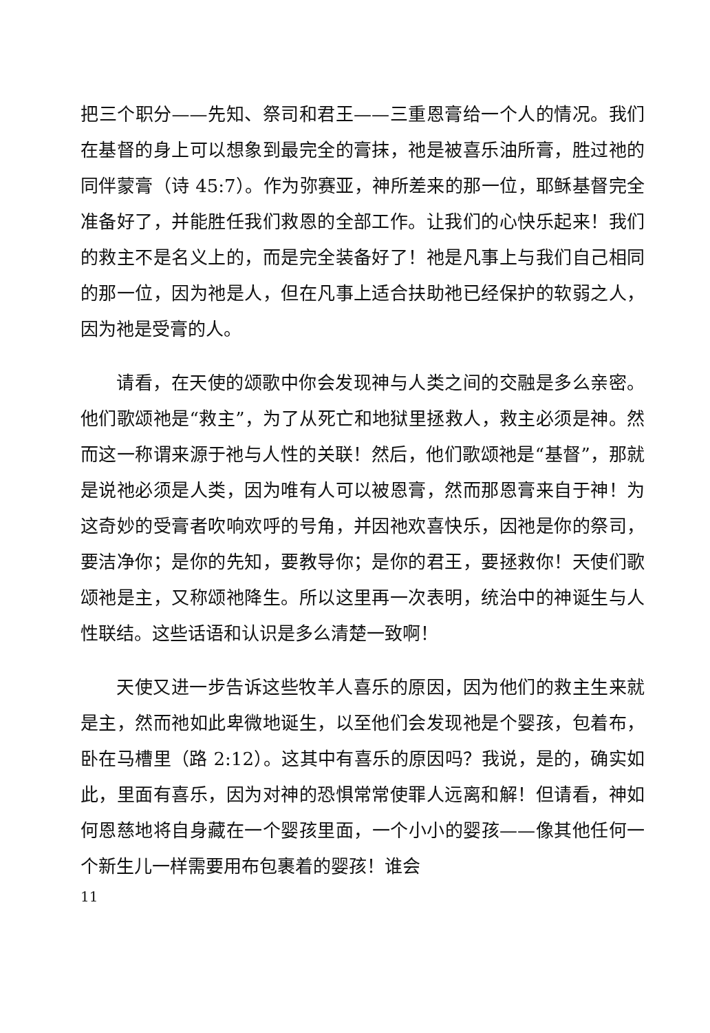把三个职分——先知、祭司和君王——三重恩膏给一个人的情况。我们在基督的身上可以想象到最完全的膏抹，祂是被喜乐油所膏，胜过祂的同伴蒙膏（诗 45:7）。作为弥赛亚，神所差来的那一位，耶稣基督完全准备好了，并能胜任我们救恩的全部工作。让我们的心快乐起来！我们的救主不是名义上的，而是完全装备好了！祂是凡事上与我们自己相同的那一位，因为祂是人，但在凡事上适合扶助祂已经保护的软弱之人，因为祂是受膏的人。
请看，在天使的颂歌中你会发现神与人类之间的交融是多么亲密。他们歌颂祂是“救主”，为了从死亡和地狱里拯救人，救主必须是神。然而这一称谓来源于祂与人性的关联！然后，他们歌颂祂是“基督”，那就是说祂必须是人类，因为唯有人可以被恩膏，然而那恩膏来自于神！为这奇妙的受膏者吹响欢呼的号角，并因祂欢喜快乐，因祂是你的祭司，要洁净你；是你的先知，要教导你；是你的君王，要拯救你！天使们歌颂祂是主，又称颂祂降生。所以这里再一次表明，统治中的神诞生与人性联结。这些话语和认识是多么清楚一致啊！
天使又进一步告诉这些牧羊人喜乐的原因，因为他们的救主生来就是主，然而祂如此卑微地诞生，以至他们会发现祂是个婴孩，包着布，卧在马槽里（路 2:12）。这其中有喜乐的原因吗？我说，是的，确实如此，里面有喜乐，因为对神的恐惧常常使罪人远离和解！但请看，神如何恩慈地将自身藏在一个婴孩里面，一个小小的婴孩——像其他任何一个新生儿一样需要用布包裹着的婴孩！谁会
11